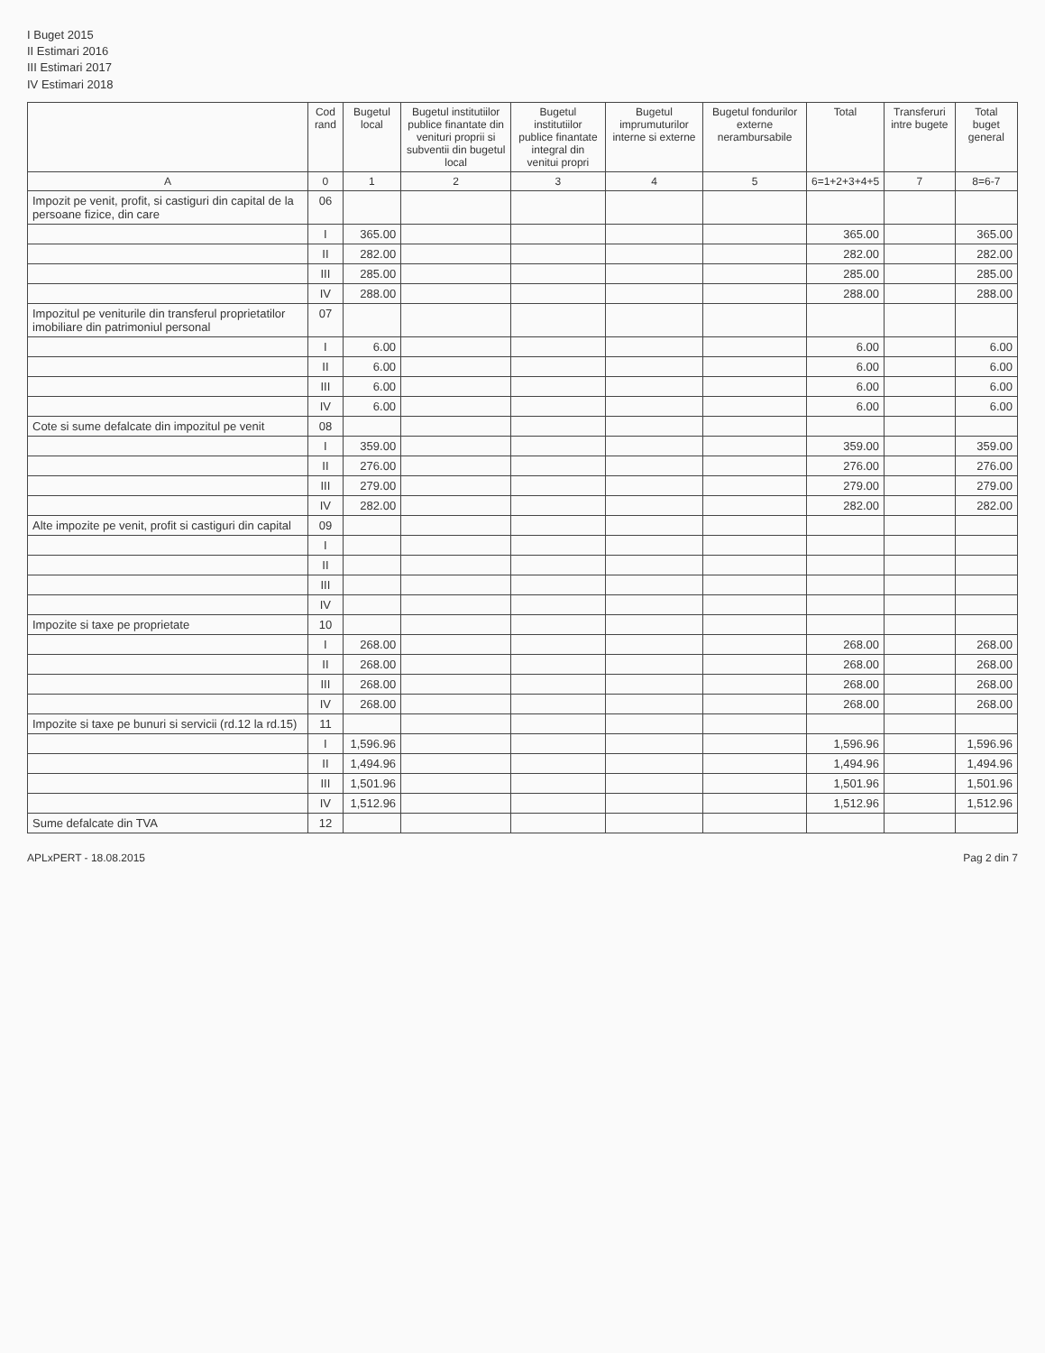I Buget 2015
II Estimari 2016
III Estimari 2017
IV Estimari 2018
| | Cod rand | Bugetul local | Bugetul institutiilor publice finantate din venituri proprii si subventii din bugetul local | Bugetul institutiilor publice finantate integral din venitui propri | Bugetul imprumuturilor interne si externe | Bugetul fondurilor externe nerambursabile | Total | Transferuri intre bugete | Total buget general |
| --- | --- | --- | --- | --- | --- | --- | --- | --- | --- |
| A | 0 | 1 | 2 | 3 | 4 | 5 | 6=1+2+3+4+5 | 7 | 8=6-7 |
| Impozit pe venit, profit, si castiguri din capital de la persoane fizice, din care | 06 | | | | | | | | |
| | I | 365.00 | | | | | 365.00 | | 365.00 |
| | II | 282.00 | | | | | 282.00 | | 282.00 |
| | III | 285.00 | | | | | 285.00 | | 285.00 |
| | IV | 288.00 | | | | | 288.00 | | 288.00 |
| Impozitul pe veniturile din transferul proprietatilor imobiliare din patrimoniul personal | 07 | | | | | | | | |
| | I | 6.00 | | | | | 6.00 | | 6.00 |
| | II | 6.00 | | | | | 6.00 | | 6.00 |
| | III | 6.00 | | | | | 6.00 | | 6.00 |
| | IV | 6.00 | | | | | 6.00 | | 6.00 |
| Cote si sume defalcate din impozitul pe venit | 08 | | | | | | | | |
| | I | 359.00 | | | | | 359.00 | | 359.00 |
| | II | 276.00 | | | | | 276.00 | | 276.00 |
| | III | 279.00 | | | | | 279.00 | | 279.00 |
| | IV | 282.00 | | | | | 282.00 | | 282.00 |
| Alte impozite pe venit, profit si castiguri din capital | 09 | | | | | | | | |
| | I | | | | | | | | |
| | II | | | | | | | | |
| | III | | | | | | | | |
| | IV | | | | | | | | |
| Impozite si taxe pe proprietate | 10 | | | | | | | | |
| | I | 268.00 | | | | | 268.00 | | 268.00 |
| | II | 268.00 | | | | | 268.00 | | 268.00 |
| | III | 268.00 | | | | | 268.00 | | 268.00 |
| | IV | 268.00 | | | | | 268.00 | | 268.00 |
| Impozite si taxe pe bunuri si servicii (rd.12 la rd.15) | 11 | | | | | | | | |
| | I | 1,596.96 | | | | | 1,596.96 | | 1,596.96 |
| | II | 1,494.96 | | | | | 1,494.96 | | 1,494.96 |
| | III | 1,501.96 | | | | | 1,501.96 | | 1,501.96 |
| | IV | 1,512.96 | | | | | 1,512.96 | | 1,512.96 |
| Sume defalcate din TVA | 12 | | | | | | | | |
APLxPERT - 18.08.2015 Pag 2 din 7